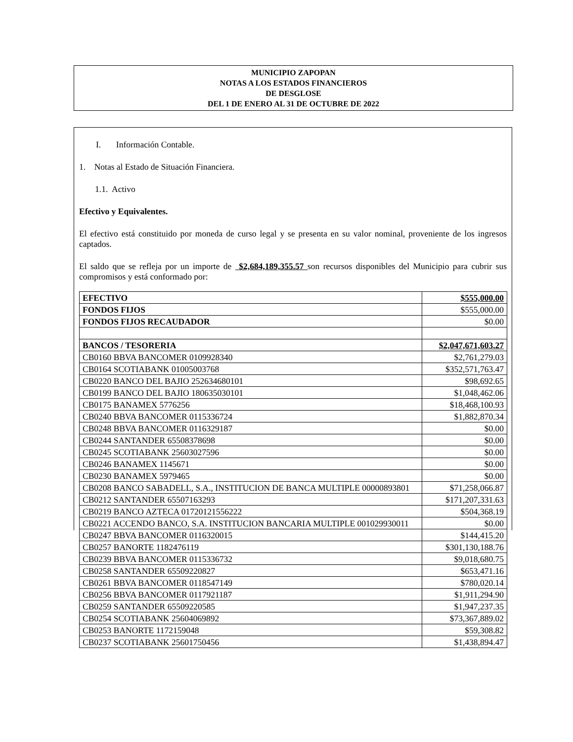MUNICIPIO ZAPOPAN
NOTAS A LOS ESTADOS FINANCIEROS
DE DESGLOSE
DEL 1 DE ENERO AL 31 DE OCTUBRE DE 2022
I. Información Contable.
1. Notas al Estado de Situación Financiera.
1.1. Activo
Efectivo y Equivalentes.
El efectivo está constituido por moneda de curso legal y se presenta en su valor nominal, proveniente de los ingresos captados.
El saldo que se refleja por un importe de $2,684,189,355.57 son recursos disponibles del Municipio para cubrir sus compromisos y está conformado por:
| EFECTIVO | $555,000.00 |
| FONDOS FIJOS | $555,000.00 |
| FONDOS FIJOS RECAUDADOR | $0.00 |
| BANCOS / TESORERIA | $2,047,671,603.27 |
| CB0160 BBVA BANCOMER 0109928340 | $2,761,279.03 |
| CB0164 SCOTIABANK 01005003768 | $352,571,763.47 |
| CB0220 BANCO DEL BAJIO 252634680101 | $98,692.65 |
| CB0199 BANCO DEL BAJIO 180635030101 | $1,048,462.06 |
| CB0175 BANAMEX 5776256 | $18,468,100.93 |
| CB0240 BBVA BANCOMER 0115336724 | $1,882,870.34 |
| CB0248 BBVA BANCOMER 0116329187 | $0.00 |
| CB0244 SANTANDER 65508378698 | $0.00 |
| CB0245 SCOTIABANK 25603027596 | $0.00 |
| CB0246 BANAMEX 1145671 | $0.00 |
| CB0230 BANAMEX 5979465 | $0.00 |
| CB0208 BANCO SABADELL, S.A., INSTITUCION DE BANCA MULTIPLE 00000893801 | $71,258,066.87 |
| CB0212 SANTANDER 65507163293 | $171,207,331.63 |
| CB0219 BANCO AZTECA 01720121556222 | $504,368.19 |
| CB0221 ACCENDO BANCO, S.A. INSTITUCION BANCARIA MULTIPLE 001029930011 | $0.00 |
| CB0247 BBVA BANCOMER 0116320015 | $144,415.20 |
| CB0257 BANORTE 1182476119 | $301,130,188.76 |
| CB0239 BBVA BANCOMER 0115336732 | $9,018,680.75 |
| CB0258 SANTANDER 65509220827 | $653,471.16 |
| CB0261 BBVA BANCOMER 0118547149 | $780,020.14 |
| CB0256 BBVA BANCOMER 0117921187 | $1,911,294.90 |
| CB0259 SANTANDER 65509220585 | $1,947,237.35 |
| CB0254 SCOTIABANK 25604069892 | $73,367,889.02 |
| CB0253 BANORTE 1172159048 | $59,308.82 |
| CB0237 SCOTIABANK 25601750456 | $1,438,894.47 |